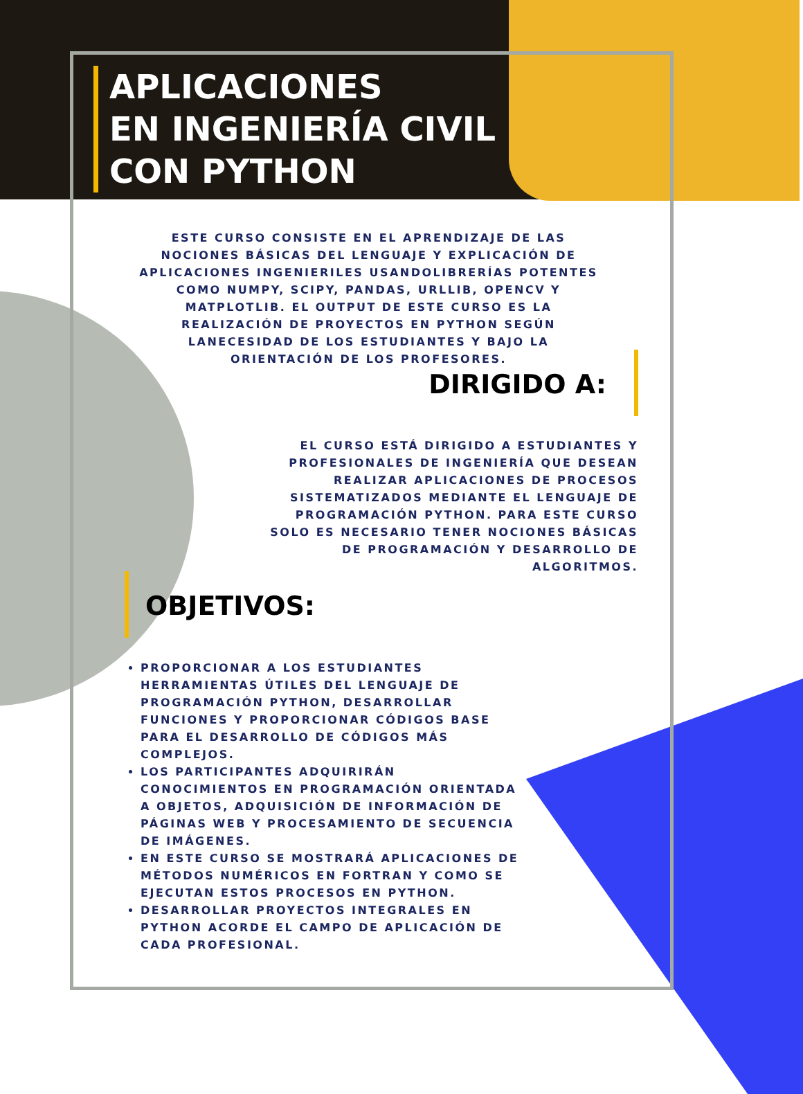APLICACIONES
EN INGENIERÍA CIVIL
CON PYTHON
ESTE CURSO CONSISTE EN EL APRENDIZAJE DE LAS NOCIONES BÁSICAS DEL LENGUAJE Y EXPLICACIÓN DE APLICACIONES INGENIERILES USANDOLIBRERÍAS POTENTES COMO NUMPY, SCIPY, PANDAS, URLLIB, OPENCV Y MATPLOTLIB. EL OUTPUT DE ESTE CURSO ES LA REALIZACIÓN DE PROYECTOS EN PYTHON SEGÚN LANECESIDAD DE LOS ESTUDIANTES Y BAJO LA ORIENTACIÓN DE LOS PROFESORES.
DIRIGIDO A:
EL CURSO ESTÁ DIRIGIDO A ESTUDIANTES Y PROFESIONALES DE INGENIERÍA QUE DESEAN REALIZAR APLICACIONES DE PROCESOS SISTEMATIZADOS MEDIANTE EL LENGUAJE DE PROGRAMACIÓN PYTHON. PARA ESTE CURSO SOLO ES NECESARIO TENER NOCIONES BÁSICAS DE PROGRAMACIÓN Y DESARROLLO DE ALGORITMOS.
OBJETIVOS:
PROPORCIONAR A LOS ESTUDIANTES HERRAMIENTAS ÚTILES DEL LENGUAJE DE PROGRAMACIÓN PYTHON, DESARROLLAR FUNCIONES Y PROPORCIONAR CÓDIGOS BASE PARA EL DESARROLLO DE CÓDIGOS MÁS COMPLEJOS.
LOS PARTICIPANTES ADQUIRIRÁN CONOCIMIENTOS EN PROGRAMACIÓN ORIENTADA A OBJETOS, ADQUISICIÓN DE INFORMACIÓN DE PÁGINAS WEB Y PROCESAMIENTO DE SECUENCIA DE IMÁGENES.
EN ESTE CURSO SE MOSTRARÁ APLICACIONES DE MÉTODOS NUMÉRICOS EN FORTRAN Y COMO SE EJECUTAN ESTOS PROCESOS EN PYTHON.
DESARROLLAR PROYECTOS INTEGRALES EN PYTHON ACORDE EL CAMPO DE APLICACIÓN DE CADA PROFESIONAL.